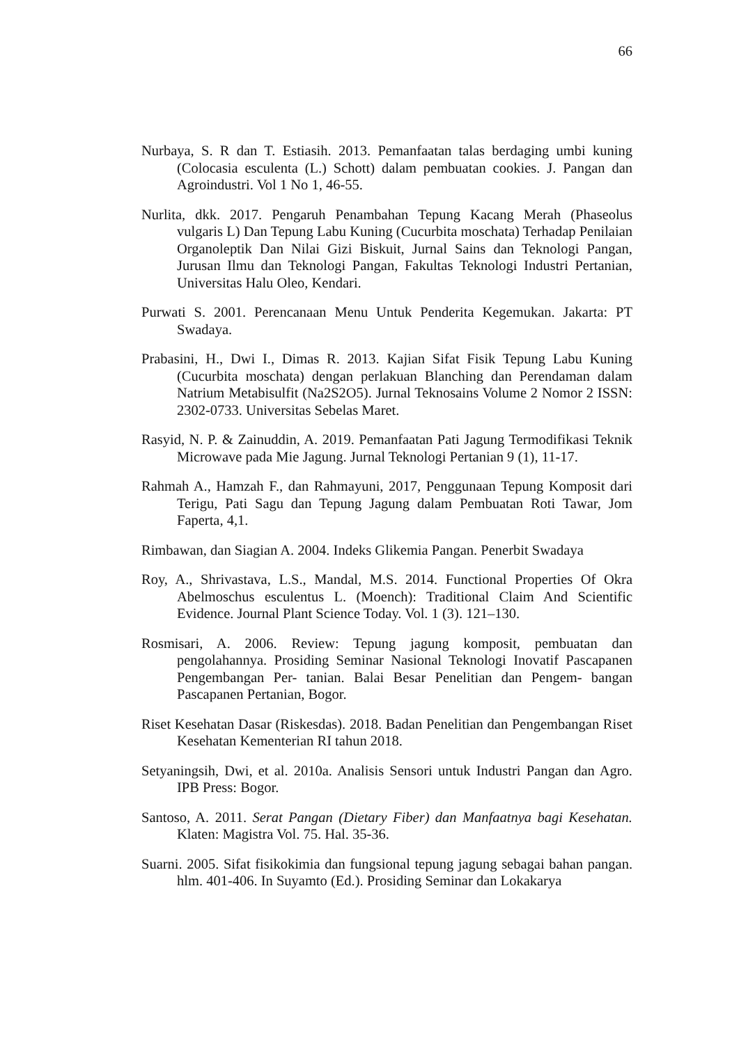66
Nurbaya, S. R dan T. Estiasih. 2013. Pemanfaatan talas berdaging umbi kuning (Colocasia esculenta (L.) Schott) dalam pembuatan cookies. J. Pangan dan Agroindustri. Vol 1 No 1, 46-55.
Nurlita, dkk. 2017. Pengaruh Penambahan Tepung Kacang Merah (Phaseolus vulgaris L) Dan Tepung Labu Kuning (Cucurbita moschata) Terhadap Penilaian Organoleptik Dan Nilai Gizi Biskuit, Jurnal Sains dan Teknologi Pangan, Jurusan Ilmu dan Teknologi Pangan, Fakultas Teknologi Industri Pertanian, Universitas Halu Oleo, Kendari.
Purwati S. 2001. Perencanaan Menu Untuk Penderita Kegemukan. Jakarta: PT Swadaya.
Prabasini, H., Dwi I., Dimas R. 2013. Kajian Sifat Fisik Tepung Labu Kuning (Cucurbita moschata) dengan perlakuan Blanching dan Perendaman dalam Natrium Metabisulfit (Na2S2O5). Jurnal Teknosains Volume 2 Nomor 2 ISSN: 2302-0733. Universitas Sebelas Maret.
Rasyid, N. P. & Zainuddin, A. 2019. Pemanfaatan Pati Jagung Termodifikasi Teknik Microwave pada Mie Jagung. Jurnal Teknologi Pertanian 9 (1), 11-17.
Rahmah A., Hamzah F., dan Rahmayuni, 2017, Penggunaan Tepung Komposit dari Terigu, Pati Sagu dan Tepung Jagung dalam Pembuatan Roti Tawar, Jom Faperta, 4,1.
Rimbawan, dan Siagian A. 2004. Indeks Glikemia Pangan. Penerbit Swadaya
Roy, A., Shrivastava, L.S., Mandal, M.S. 2014. Functional Properties Of Okra Abelmoschus esculentus L. (Moench): Traditional Claim And Scientific Evidence. Journal Plant Science Today. Vol. 1 (3). 121–130.
Rosmisari, A. 2006. Review: Tepung jagung komposit, pembuatan dan pengolahannya. Prosiding Seminar Nasional Teknologi Inovatif Pascapanen Pengembangan Per- tanian. Balai Besar Penelitian dan Pengem- bangan Pascapanen Pertanian, Bogor.
Riset Kesehatan Dasar (Riskesdas). 2018. Badan Penelitian dan Pengembangan Riset Kesehatan Kementerian RI tahun 2018.
Setyaningsih, Dwi, et al. 2010a. Analisis Sensori untuk Industri Pangan dan Agro. IPB Press: Bogor.
Santoso, A. 2011. Serat Pangan (Dietary Fiber) dan Manfaatnya bagi Kesehatan. Klaten: Magistra Vol. 75. Hal. 35-36.
Suarni. 2005. Sifat fisikokimia dan fungsional tepung jagung sebagai bahan pangan. hlm. 401-406. In Suyamto (Ed.). Prosiding Seminar dan Lokakarya